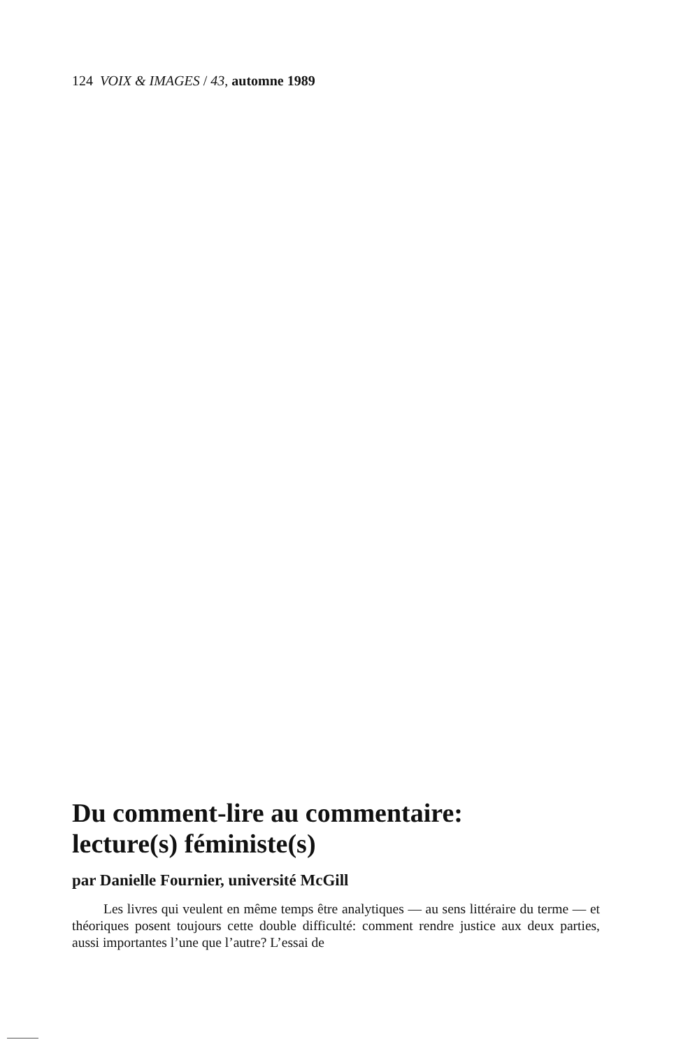124 VOIX & IMAGES / 43, automne 1989
Du comment-lire au commentaire:
lecture(s) féministe(s)
par Danielle Fournier, université McGill
Les livres qui veulent en même temps être analytiques — au sens littéraire du terme — et théoriques posent toujours cette double difficulté: comment rendre justice aux deux parties, aussi importantes l’une que l’autre? L’essai de